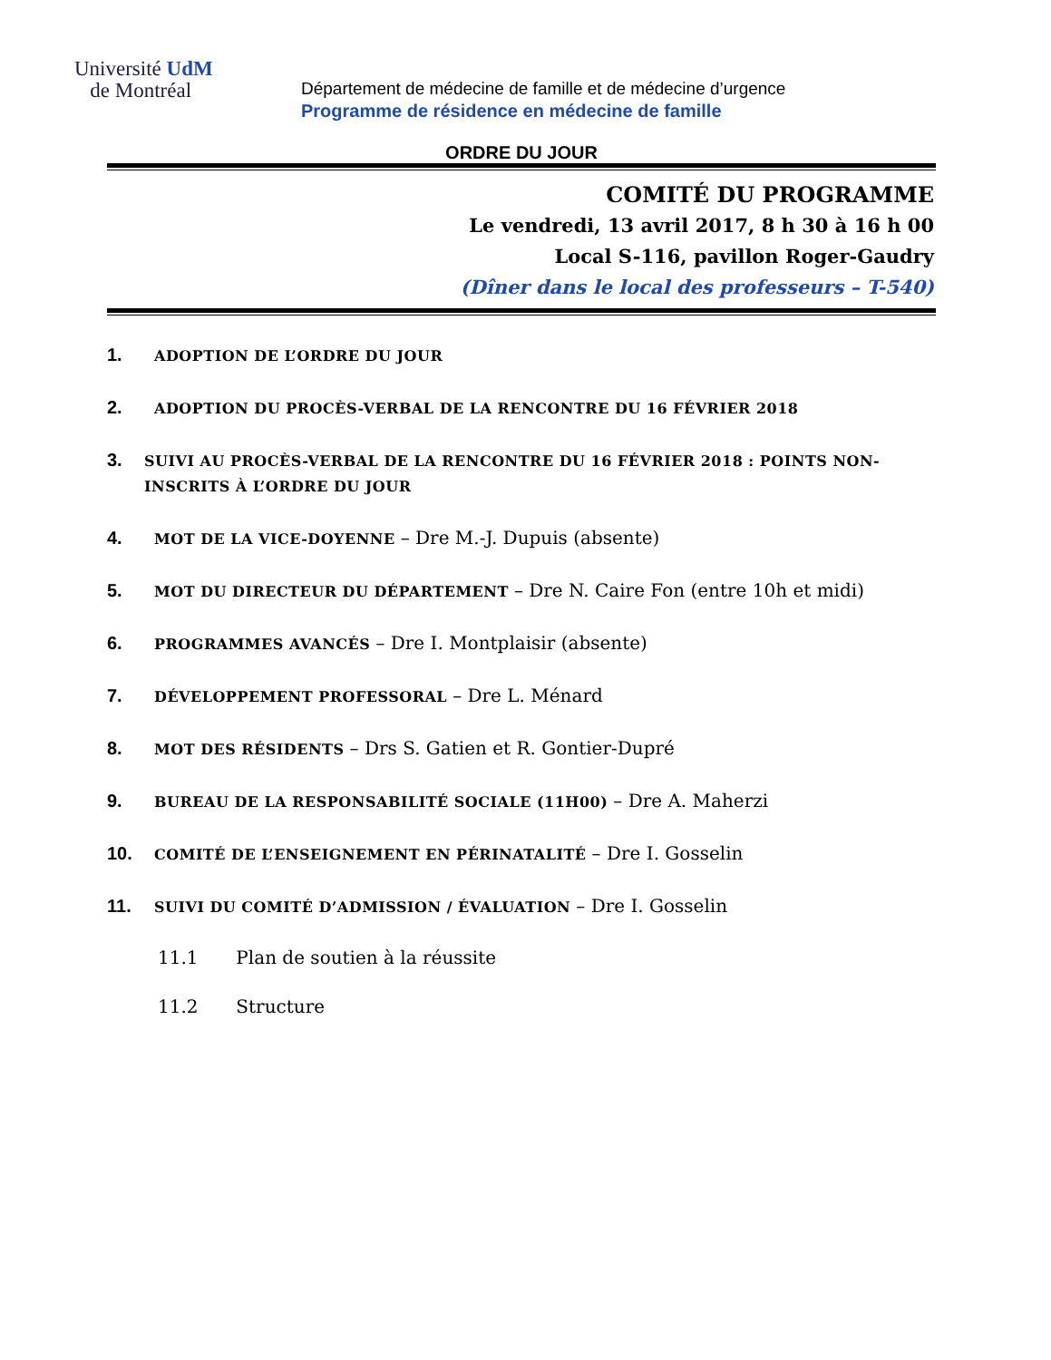Université UdM
de Montréal
Département de médecine de famille et de médecine d’urgence
Programme de résidence en médecine de famille
ORDRE DU JOUR
COMITÉ DU PROGRAMME
Le vendredi, 13 avril 2017, 8 h 30 à 16 h 00
Local S-116, pavillon Roger-Gaudry
(Dîner dans le local des professeurs – T-540)
1. ADOPTION DE L’ORDRE DU JOUR
2. ADOPTION DU PROCÈS-VERBAL DE LA RENCONTRE DU 16 FÉVRIER 2018
3. SUIVI AU PROCÈS-VERBAL DE LA RENCONTRE DU 16 FÉVRIER 2018 : POINTS NON-INSCRITS À L’ORDRE DU JOUR
4. MOT DE LA VICE-DOYENNE – Dre M.-J. Dupuis (absente)
5. MOT DU DIRECTEUR DU DÉPARTEMENT – Dre N. Caire Fon (entre 10h et midi)
6. PROGRAMMES AVANCÉS – Dre I. Montplaisir (absente)
7. DÉVELOPPEMENT PROFESSORAL – Dre L. Ménard
8. MOT DES RÉSIDENTS – Drs S. Gatien et R. Gontier-Dupré
9. BUREAU DE LA RESPONSABILITÉ SOCIALE (11H00) – Dre A. Maherzi
10. COMITÉ DE L’ENSEIGNEMENT EN PÉRINATALITÉ – Dre I. Gosselin
11. SUIVI DU COMITÉ D’ADMISSION / ÉVALUATION – Dre I. Gosselin
11.1 Plan de soutien à la réussite
11.2 Structure